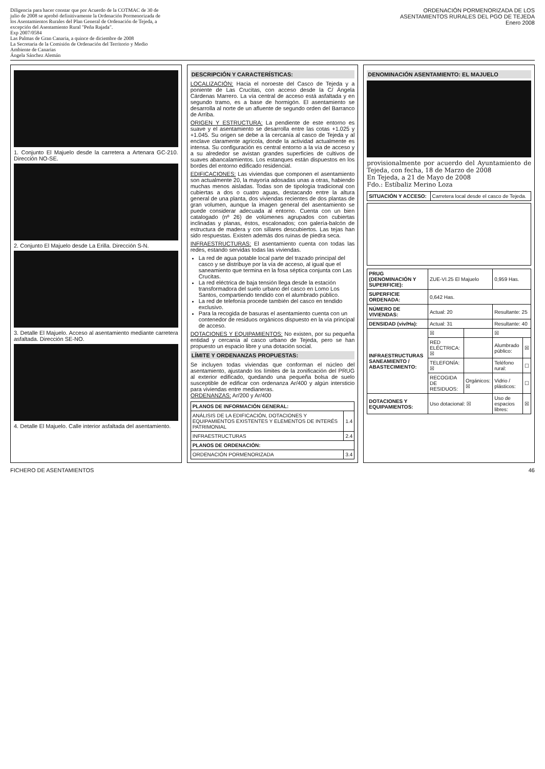Diligencia para hacer constar que por Acuerdo de la COTMAC de 30 de julio de 2008 se aprobó definitivamente la Ordenación Pormenorizada de los Asentamientos Rurales del Plan General de Ordenación de Tejeda, a excepción del Asentamiento Rural "Peña Rajada".
Exp 2007/0584
Las Palmas de Gran Canaria, a quince de diciembre de 2008
La Secretaria de la Comisión de Ordenación del Territorio y Medio Ambiente de Canarias
Ángela Sánchez Alemán
ORDENACIÓN PORMENORIZADA DE LOS
ASENTAMIENTOS RURALES DEL PGO DE TEJEDA
Enero 2008
1. Conjunto El Majuelo desde la carretera a Artenara GC-210. Dirección NO-SE.
2. Conjunto El Majuelo desde La Erilla. Dirección S-N.
3. Detalle El Majuelo. Acceso al asentamiento mediante carretera asfaltada. Dirección SE-NO.
4. Detalle El Majuelo. Calle interior asfaltada del asentamiento.
DESCRIPCIÓN Y CARACTERÍSTICAS:
LOCALIZACIÓN: Hacia el noroeste del Casco de Tejeda y a poniente de Las Crucitas, con acceso desde la C/ Ángela Cárdenas Marrero. La vía central de acceso está asfaltada y en segundo tramo, es a base de hormigón. El asentamiento se desarrolla al norte de un afluente de segundo orden del Barranco de Arriba.
ORIGEN Y ESTRUCTURA: La pendiente de este entorno es suave y el asentamiento se desarrolla entre las cotas +1.025 y +1.045. Su origen se debe a la cercanía al casco de Tejeda y al enclave claramente agrícola, donde la actividad actualmente es intensa. Su configuración es central entorno a la vía de acceso y a su alrededor se avistan grandes superficies de cultivos de suaves abancalamientos. Los estanques están dispuestos en los bordes del entorno edificado residencial.
EDIFICACIONES: Las viviendas que componen el asentamiento son actualmente 20, la mayoría adosadas unas a otras, habiendo muchas menos aisladas. Todas son de tipología tradicional con cubiertas a dos o cuatro aguas, destacando entre la altura general de una planta, dos viviendas recientes de dos plantas de gran volumen, aunque la imagen general del asentamiento se puede considerar adecuada al entorno. Cuenta con un bien catalogado (nº 26) de volúmenes agrupados con cubiertas inclinadas y planas, éstos, escalonados; con galería-balcón de estructura de madera y con sillares descubiertos. Las tejas han sido respuestas. Existen además dos ruinas de piedra seca.
INFRAESTRUCTURAS: El asentamiento cuenta con todas las redes, estando servidas todas las viviendas.
La red de agua potable local parte del trazado principal del casco y se distribuye por la vía de acceso, al igual que el saneamiento que termina en la fosa séptica conjunta con Las Crucitas.
La red eléctrica de baja tensión llega desde la estación transformadora del suelo urbano del casco en Lomo Los Santos, compartiendo tendido con el alumbrado público.
La red de telefonía procede también del casco en tendido exclusivo.
Para la recogida de basuras el asentamiento cuenta con un contenedor de residuos orgánicos dispuesto en la vía principal de acceso.
DOTACIONES Y EQUIPAMIENTOS: No existen, por su pequeña entidad y cercanía al casco urbano de Tejeda, pero se han propuesto un espacio libre y una dotación social.
LÍMITE Y ORDENANZAS PROPUESTAS:
Se incluyen todas viviendas que conforman el núcleo del asentamiento, ajustando los límites de la zonificación del PRUG al exterior edificado, quedando una pequeña bolsa de suelo susceptible de edificar con ordenanza Ar/400 y algún intersticio para viviendas entre medianeras.
ORDENANZAS: Ar/200 y Ar/400
| PLANOS DE INFORMACIÓN GENERAL: | |
| --- | --- |
| ANÁLISIS DE LA EDIFICACIÓN, DOTACIONES Y EQUIPAMIENTOS EXISTENTES Y ELEMENTOS DE INTERÉS PATRIMONIAL | 1.4 |
| INFRAESTRUCTURAS | 2.4 |
| PLANOS DE ORDENACIÓN: | |
| ORDENACIÓN PORMENORIZADA | 3.4 |
DENOMINACIÓN ASENTAMIENTO: EL MAJUELO
provisionalmente por acuerdo del Ayuntamiento de Tejeda, con fecha, 18 de Marzo de 2008
En Tejeda, a 21 de Mayo de 2008
Fdo.: Estíbaliz Merino Loza
| SITUACIÓN Y ACCESO: | Carretera local desde el casco de Tejeda. |
| PRUG (DENOMINACIÓN Y SUPERFICIE): | ZUE-VI.25 El Majuelo | | 0,959 Has. | |
| SUPERFICIE ORDENADA: | 0,642 Has. | | | |
| NÚMERO DE VIVIENDAS: | Actual: 20 | | Resultante: 25 | |
| DENSIDAD (viv/Ha): | Actual: 31 | | Resultante: 40 | |
| INFRAESTRUCTURAS SANEAMIENTO / ABASTECIMIENTO: | ☒ | | ☒ | |
| | RED ELÉCTRICA: ☒ | | Alumbrado público: | ☒ |
| | TELEFONÍA: ☒ | | Teléfono rural: | ☐ |
| | RECOGIDA DE RESIDUOS: | Orgánicos: ☒ | Vidrio / plásticos: | ☐ |
| DOTACIONES Y EQUIPAMIENTOS: | Uso dotacional: ☒ | | Uso de espacios libres: | ☒ |
FICHERO DE ASENTAMIENTOS 46